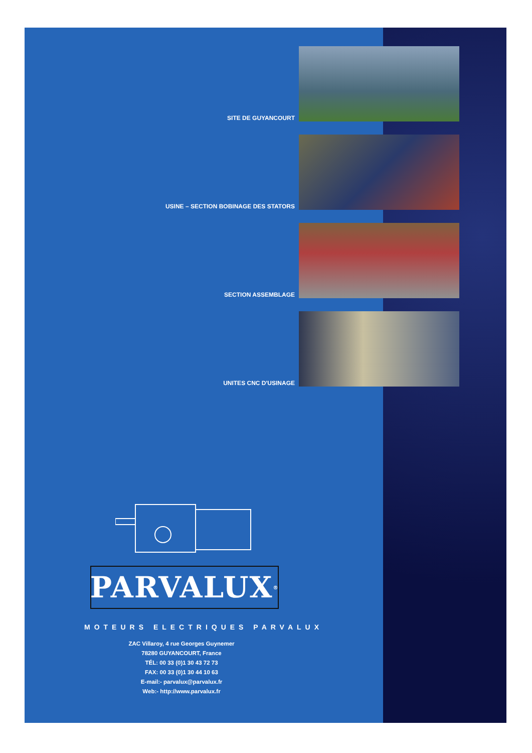SITE DE GUYANCOURT
USINE – SECTION BOBINAGE DES STATORS
SECTION ASSEMBLAGE
UNITES CNC D'USINAGE
PARVALUX<sup>®</sup>
MOTEURS ELECTRIQUES PARVALUX
ZAC Villaroy, 4 rue Georges Guynemer
78280 GUYANCOURT, France
TÉL: 00 33 (0)1 30 43 72 73
FAX: 00 33 (0)1 30 44 10 63
E-mail:- parvalux@parvalux.fr
Web:- http://www.parvalux.fr